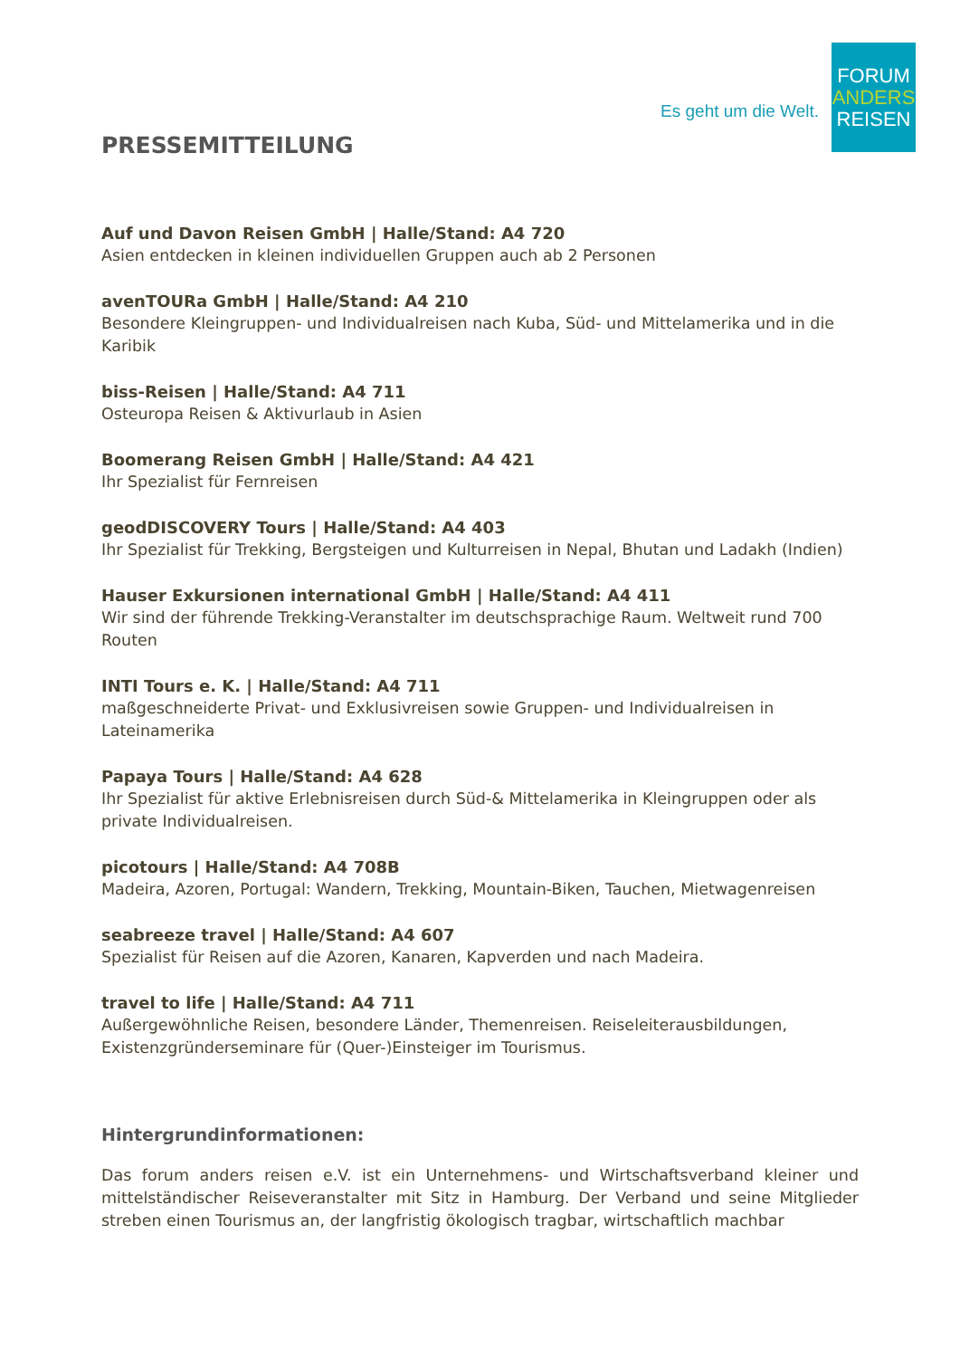Es geht um die Welt.
FORUM
ANDERS
REISEN
PRESSEMITTEILUNG
Auf und Davon Reisen GmbH | Halle/Stand: A4 720
Asien entdecken in kleinen individuellen Gruppen auch ab 2 Personen
avenTOURa GmbH | Halle/Stand: A4 210
Besondere Kleingruppen- und Individualreisen nach Kuba, Süd- und Mittelamerika und in die Karibik
biss-Reisen | Halle/Stand: A4 711
Osteuropa Reisen & Aktivurlaub in Asien
Boomerang Reisen GmbH | Halle/Stand: A4 421
Ihr Spezialist für Fernreisen
geodDISCOVERY Tours | Halle/Stand: A4 403
Ihr Spezialist für Trekking, Bergsteigen und Kulturreisen in Nepal, Bhutan und Ladakh (Indien)
Hauser Exkursionen international GmbH | Halle/Stand: A4 411
Wir sind der führende Trekking-Veranstalter im deutschsprachige Raum. Weltweit rund 700 Routen
INTI Tours e. K. | Halle/Stand: A4 711
maßgeschneiderte Privat- und Exklusivreisen sowie Gruppen- und Individualreisen in Lateinamerika
Papaya Tours | Halle/Stand: A4 628
Ihr Spezialist für aktive Erlebnisreisen durch Süd-& Mittelamerika in Kleingruppen oder als private Individualreisen.
picotours | Halle/Stand: A4 708B
Madeira, Azoren, Portugal: Wandern, Trekking, Mountain-Biken, Tauchen, Mietwagenreisen
seabreeze travel | Halle/Stand: A4 607
Spezialist für Reisen auf die Azoren, Kanaren, Kapverden und nach Madeira.
travel to life | Halle/Stand: A4 711
Außergewöhnliche Reisen, besondere Länder, Themenreisen. Reiseleiterausbildungen, Existenzgründerseminare für (Quer-)Einsteiger im Tourismus.
Hintergrundinformationen:
Das forum anders reisen e.V. ist ein Unternehmens- und Wirtschaftsverband kleiner und mittelständischer Reiseveranstalter mit Sitz in Hamburg. Der Verband und seine Mitglieder streben einen Tourismus an, der langfristig ökologisch tragbar, wirtschaftlich machbar